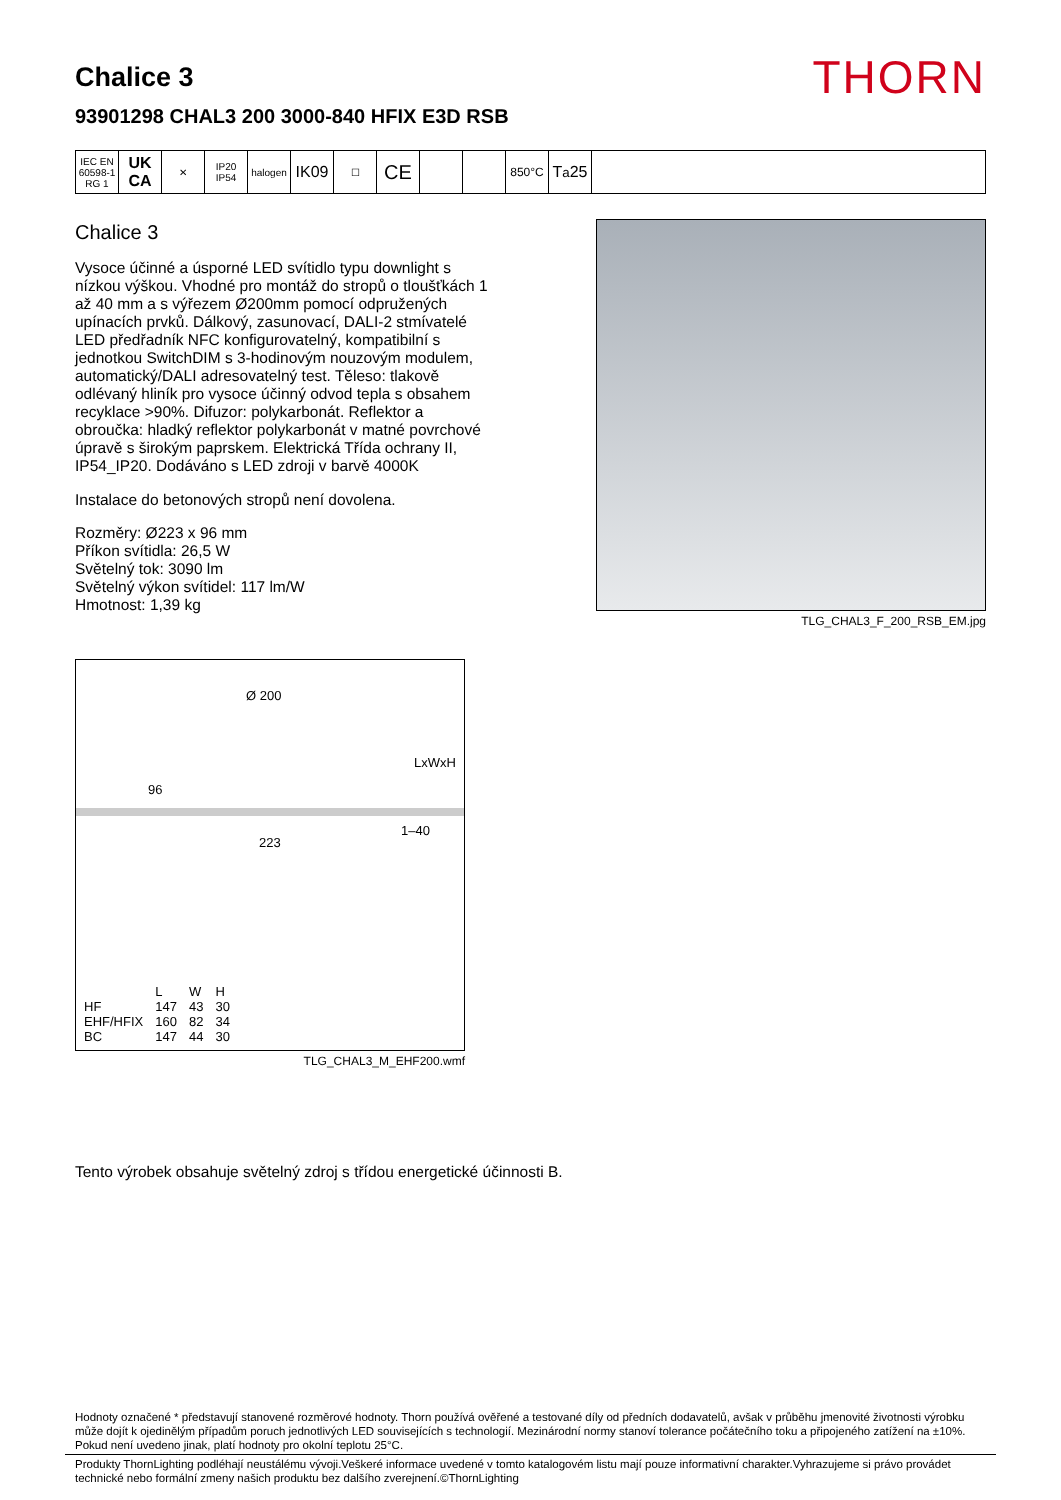Chalice 3
93901298 CHAL3 200 3000-840 HFIX E3D RSB
THORN
IEC EN 60598-1 RG 1
UK CA
✕ IP20 IP54
halogen
IK09
☐
CE
850°C
T<sub>a</sub>25
Chalice 3
Vysoce účinné a úsporné LED svítidlo typu downlight s nízkou výškou. Vhodné pro montáž do stropů o tloušťkách 1 až 40 mm a s výřezem Ø200mm pomocí odpružených upínacích prvků. Dálkový, zasunovací, DALI-2 stmívatelé LED předřadník NFC konfigurovatelný, kompatibilní s jednotkou SwitchDIM s 3-hodinovým nouzovým modulem, automatický/DALI adresovatelný test. Těleso: tlakově odlévaný hliník pro vysoce účinný odvod tepla s obsahem recyklace >90%. Difuzor: polykarbonát. Reflektor a obroučka: hladký reflektor polykarbonát v matné povrchové úpravě s širokým paprskem. Elektrická Třída ochrany II, IP54_IP20. Dodáváno s LED zdroji v barvě 4000K
Instalace do betonových stropů není dovolena.
Rozměry: Ø223 x 96 mm
Příkon svítidla: 26,5 W
Světelný tok: 3090 lm
Světelný výkon svítidel: 117 lm/W
Hmotnost: 1,39 kg
Ø 200
LxWxH
96
1–40
223
| | L | W | H |
| HF | 147 | 43 | 30 |
| EHF/HFIX | 160 | 82 | 34 |
| BC | 147 | 44 | 30 |
TLG_CHAL3_M_EHF200.wmf
TLG_CHAL3_F_200_RSB_EM.jpg
Tento výrobek obsahuje světelný zdroj s třídou energetické účinnosti B.
Hodnoty označené * představují stanovené rozměrové hodnoty. Thorn používá ověřené a testované díly od předních dodavatelů, avšak v průběhu jmenovité životnosti výrobku může dojít k ojedinělým případům poruch jednotlivých LED souvisejících s technologií. Mezinárodní normy stanoví tolerance počátečního toku a připojeného zatížení na ±10%. Pokud není uvedeno jinak, platí hodnoty pro okolní teplotu 25°C.
Produkty ThornLighting podléhají neustálému vývoji.Veškeré informace uvedené v tomto katalogovém listu mají pouze informativní charakter.Vyhrazujeme si právo provádet technické nebo formální zmeny našich produktu bez dalšího zverejnení.©ThornLighting